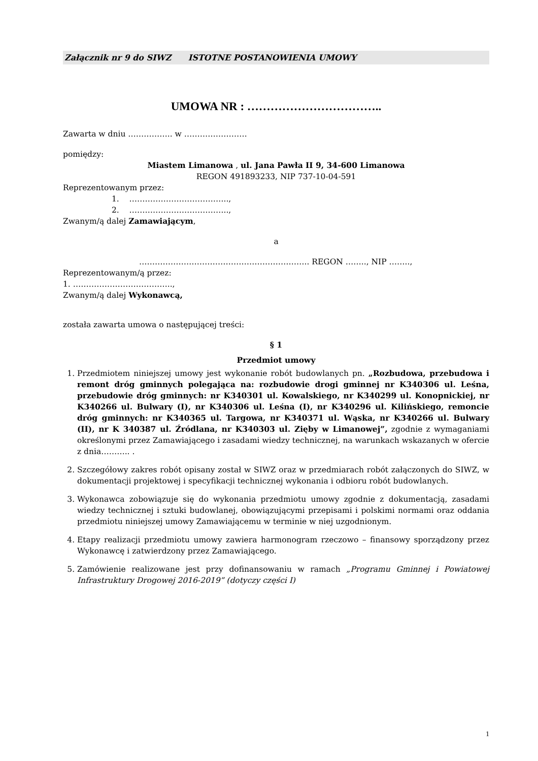Załącznik nr 9 do SIWZ ISTOTNE POSTANOWIENIA UMOWY
UMOWA NR : ……………………………..
Zawarta w dniu …………….. w ……………………
pomiędzy:
Miastem Limanowa , ul. Jana Pawła II 9, 34-600 Limanowa
REGON 491893233, NIP 737-10-04-591
Reprezentowanym przez:
1. ………………………………..,
2. ………………………………..,
Zwanym/ą dalej Zamawiającym,
a
……………………………………………………….. REGON …….., NIP ……..,
Reprezentowanym/ą przez:
1. ………………………………..,
Zwanym/ą dalej Wykonawcą,
została zawarta umowa o następującej treści:
§ 1
Przedmiot umowy
1. Przedmiotem niniejszej umowy jest wykonanie robót budowlanych pn. „Rozbudowa, przebudowa i remont dróg gminnych polegająca na: rozbudowie drogi gminnej nr K340306 ul. Leśna, przebudowie dróg gminnych: nr K340301 ul. Kowalskiego, nr K340299 ul. Konopnickiej, nr K340266 ul. Bulwary (I), nr K340306 ul. Leśna (I), nr K340296 ul. Kilińskiego, remoncie dróg gminnych: nr K340365 ul. Targowa, nr K340371 ul. Wąska, nr K340266 ul. Bulwary (II), nr K 340387 ul. Źródlana, nr K340303 ul. Zięby w Limanowej”, zgodnie z wymaganiami określonymi przez Zamawiającego i zasadami wiedzy technicznej, na warunkach wskazanych w ofercie z dnia……….. .
2. Szczegółowy zakres robót opisany został w SIWZ oraz w przedmiarach robót załączonych do SIWZ, w dokumentacji projektowej i specyfikacji technicznej wykonania i odbioru robót budowlanych.
3. Wykonawca zobowiązuje się do wykonania przedmiotu umowy zgodnie z dokumentacją, zasadami wiedzy technicznej i sztuki budowlanej, obowiązującymi przepisami i polskimi normami oraz oddania przedmiotu niniejszej umowy Zamawiającemu w terminie w niej uzgodnionym.
4. Etapy realizacji przedmiotu umowy zawiera harmonogram rzeczowo – finansowy sporządzony przez Wykonawcę i zatwierdzony przez Zamawiającego.
5. Zamówienie realizowane jest przy dofinansowaniu w ramach „Programu Gminnej i Powiatowej Infrastruktury Drogowej 2016-2019” (dotyczy części I)
1